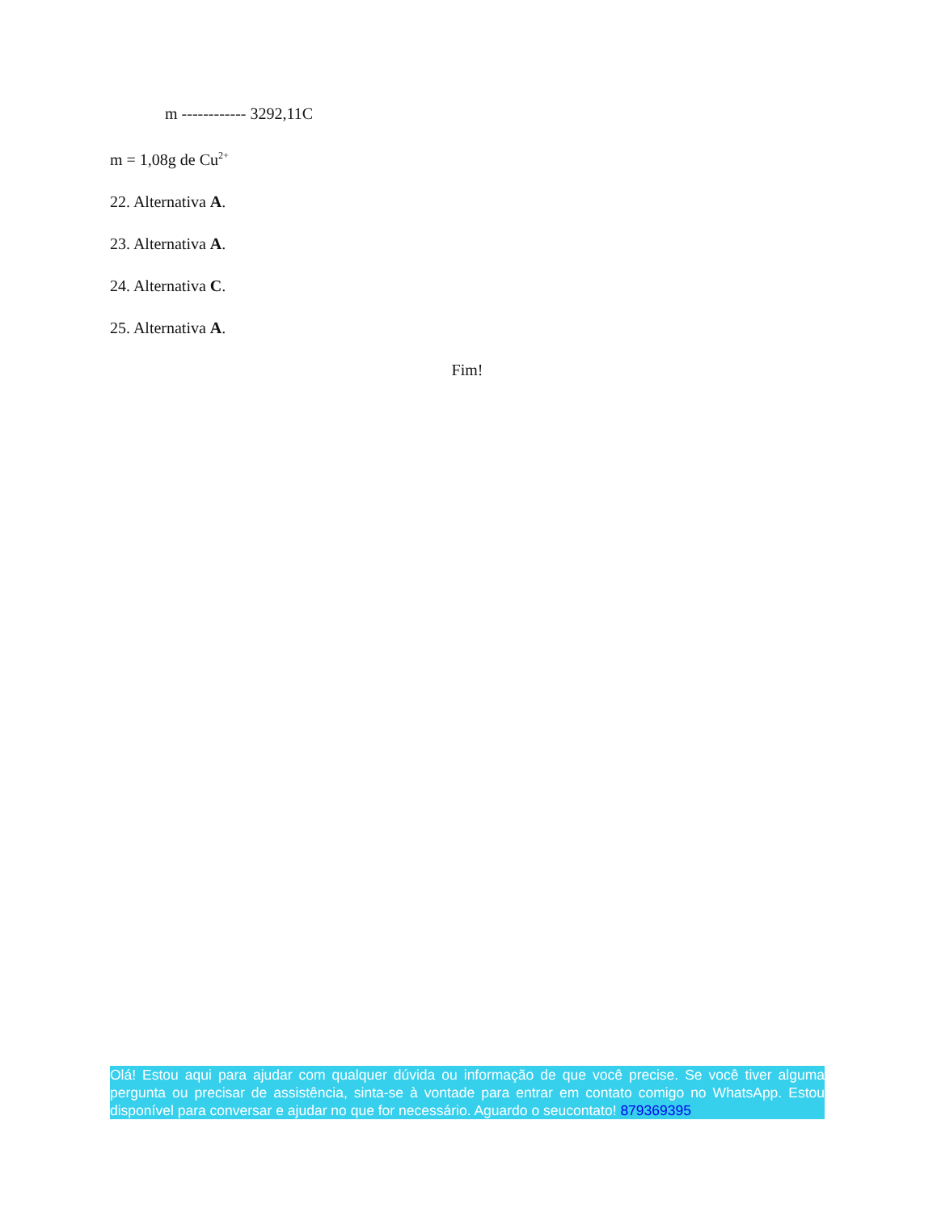m ------------ 3292,11C
m = 1,08g de Cu<sup>2+</sup>
22. Alternativa A.
23. Alternativa A.
24. Alternativa C.
25. Alternativa A.
Fim!
Olá! Estou aqui para ajudar com qualquer dúvida ou informação de que você precise. Se você tiver alguma pergunta ou precisar de assistência, sinta-se à vontade para entrar em contato comigo no WhatsApp. Estou disponível para conversar e ajudar no que for necessário. Aguardo o seucontato! 879369395